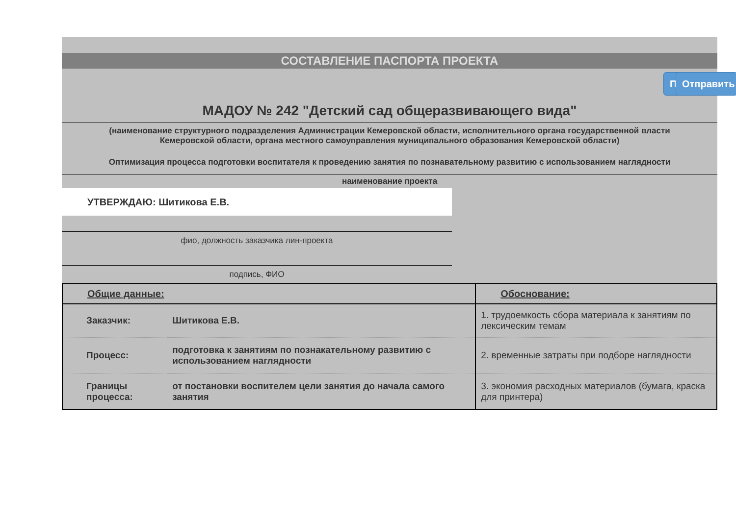СОСТАВЛЕНИЕ ПАСПОРТА ПРОЕКТА
П Отправить
МАДОУ № 242 "Детский сад общеразвивающего вида"
(наименование структурного подразделения Администрации Кемеровской области, исполнительного органа государственной власти Кемеровской области, органа местного самоуправления муниципального образования Кемеровской области)
Оптимизация процесса подготовки воспитателя к проведению занятия по познавательному развитию с использованием наглядности
наименование проекта
УТВЕРЖДАЮ: Шитикова Е.В.
фио, должность заказчика лин-проекта
подпись, ФИО
| Общие данные: | | Обоснование: |
| Заказчик: | Шитикова Е.В. | 1. трудоемкость сбора материала к занятиям по лексическим темам |
| Процесс: | подготовка к занятиям по познакательному развитию с использованием наглядности | 2. временные затраты при подборе наглядности |
| Границы процесса: | от постановки воспителем цели занятия до начала самого занятия | 3. экономия расходных материалов (бумага, краска для принтера) |